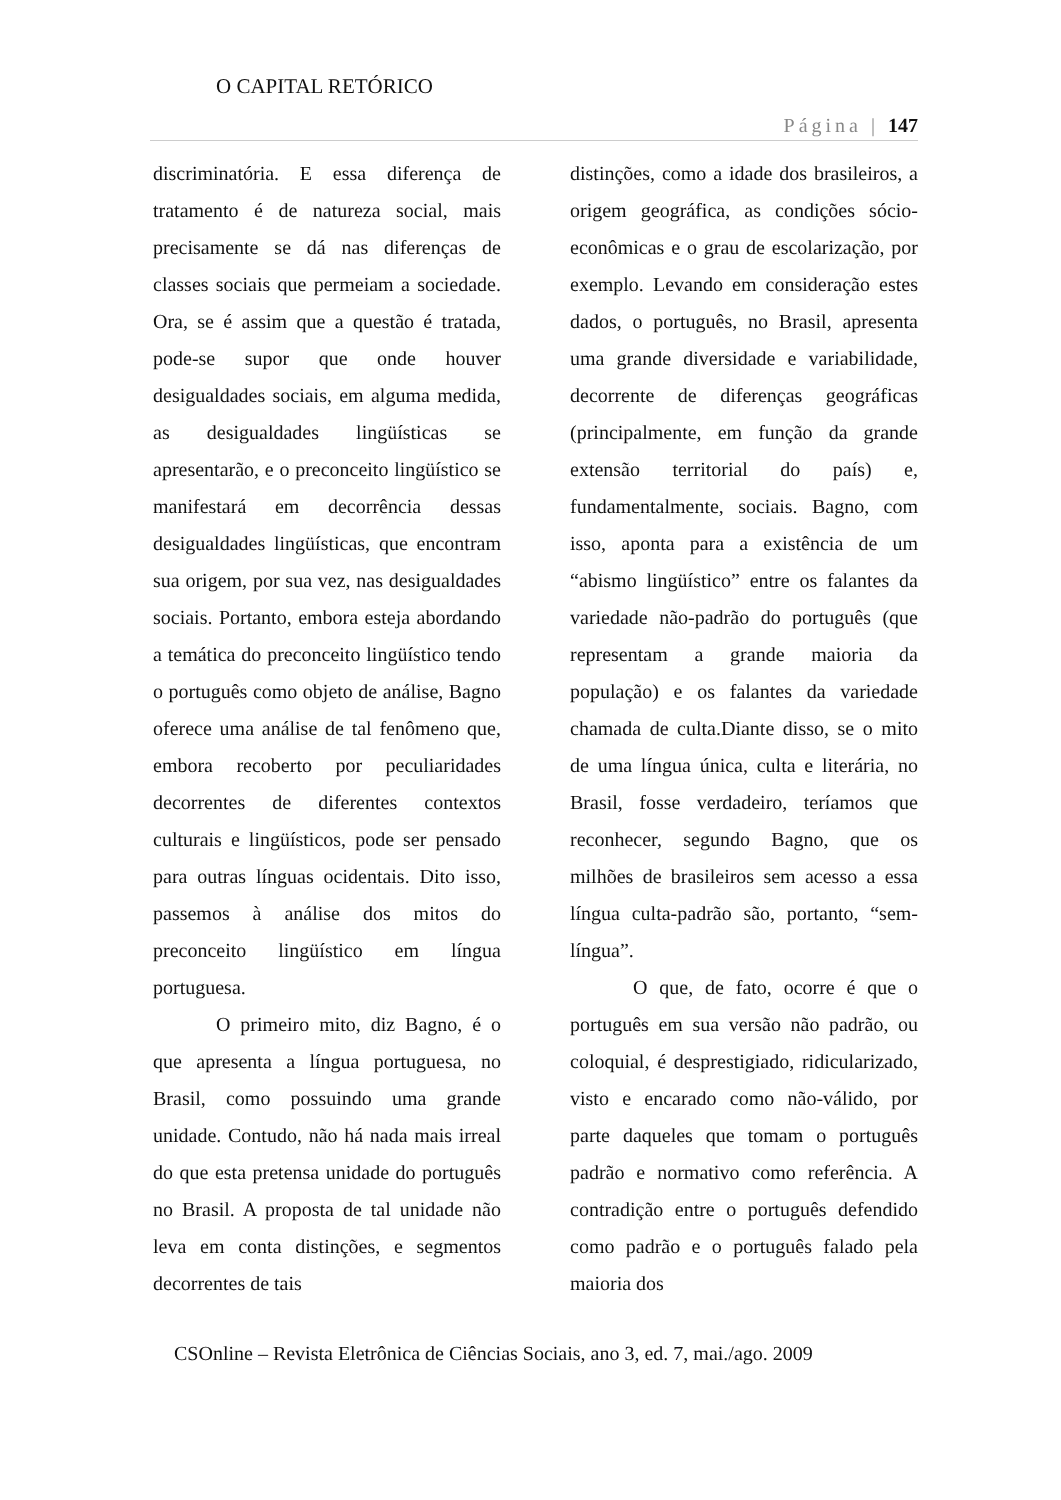O CAPITAL RETÓRICO
Página | 147
discriminatória. E essa diferença de tratamento é de natureza social, mais precisamente se dá nas diferenças de classes sociais que permeiam a sociedade. Ora, se é assim que a questão é tratada, pode-se supor que onde houver desigualdades sociais, em alguma medida, as desigualdades lingüísticas se apresentarão, e o preconceito lingüístico se manifestará em decorrência dessas desigualdades lingüísticas, que encontram sua origem, por sua vez, nas desigualdades sociais. Portanto, embora esteja abordando a temática do preconceito lingüístico tendo o português como objeto de análise, Bagno oferece uma análise de tal fenômeno que, embora recoberto por peculiaridades decorrentes de diferentes contextos culturais e lingüísticos, pode ser pensado para outras línguas ocidentais. Dito isso, passemos à análise dos mitos do preconceito lingüístico em língua portuguesa.
O primeiro mito, diz Bagno, é o que apresenta a língua portuguesa, no Brasil, como possuindo uma grande unidade. Contudo, não há nada mais irreal do que esta pretensa unidade do português no Brasil. A proposta de tal unidade não leva em conta distinções, e segmentos decorrentes de tais
distinções, como a idade dos brasileiros, a origem geográfica, as condições sócio-econômicas e o grau de escolarização, por exemplo. Levando em consideração estes dados, o português, no Brasil, apresenta uma grande diversidade e variabilidade, decorrente de diferenças geográficas (principalmente, em função da grande extensão territorial do país) e, fundamentalmente, sociais. Bagno, com isso, aponta para a existência de um “abismo lingüístico” entre os falantes da variedade não-padrão do português (que representam a grande maioria da população) e os falantes da variedade chamada de culta.Diante disso, se o mito de uma língua única, culta e literária, no Brasil, fosse verdadeiro, teríamos que reconhecer, segundo Bagno, que os milhões de brasileiros sem acesso a essa língua culta-padrão são, portanto, “sem-língua”.
O que, de fato, ocorre é que o português em sua versão não padrão, ou coloquial, é desprestigiado, ridicularizado, visto e encarado como não-válido, por parte daqueles que tomam o português padrão e normativo como referência. A contradição entre o português defendido como padrão e o português falado pela maioria dos
CSOnline – Revista Eletrônica de Ciências Sociais, ano 3, ed. 7, mai./ago. 2009